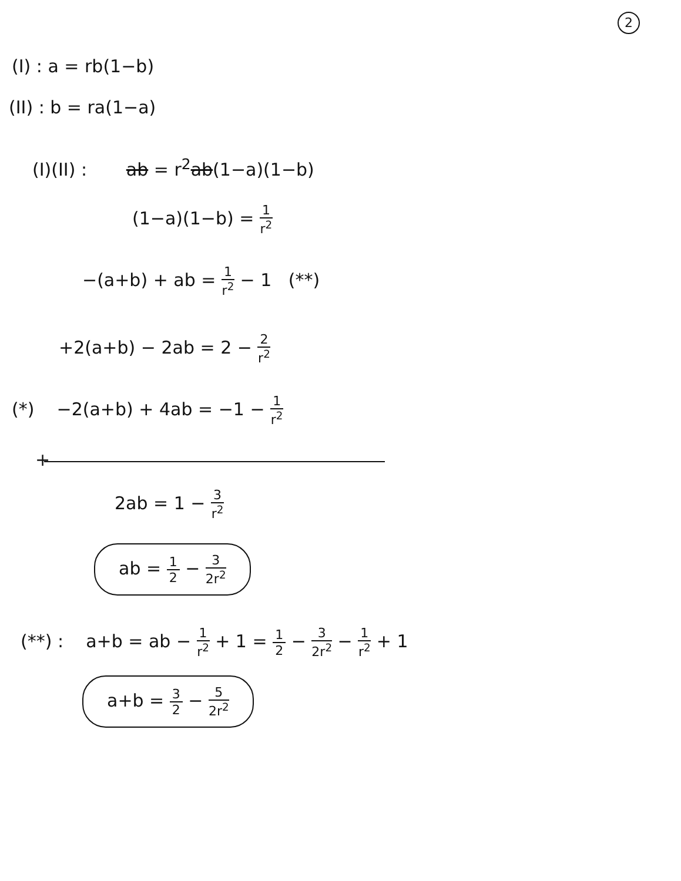2
(I) : a = rb(1−b)
(II) : b = ra(1−a)
(I)(II) : ab = r<sup>2</sup>ab(1−a)(1−b)
(1−a)(1−b) = 1 r<sup>2</sup>
−(a+b) + ab = 1 r<sup>2</sup> − 1 (**)
+2(a+b) − 2ab = 2 − 2 r<sup>2</sup>
(*) −2(a+b) + 4ab = −1 − 1 r<sup>2</sup>
+
2ab = 1 − 3 r<sup>2</sup>
ab = 1 2 − 3 2r<sup>2</sup>
(**) : a+b = ab − 1 r<sup>2</sup> + 1 = 1 2 − 3 2r<sup>2</sup> − 1 r<sup>2</sup> + 1
a+b = 3 2 − 5 2r<sup>2</sup>